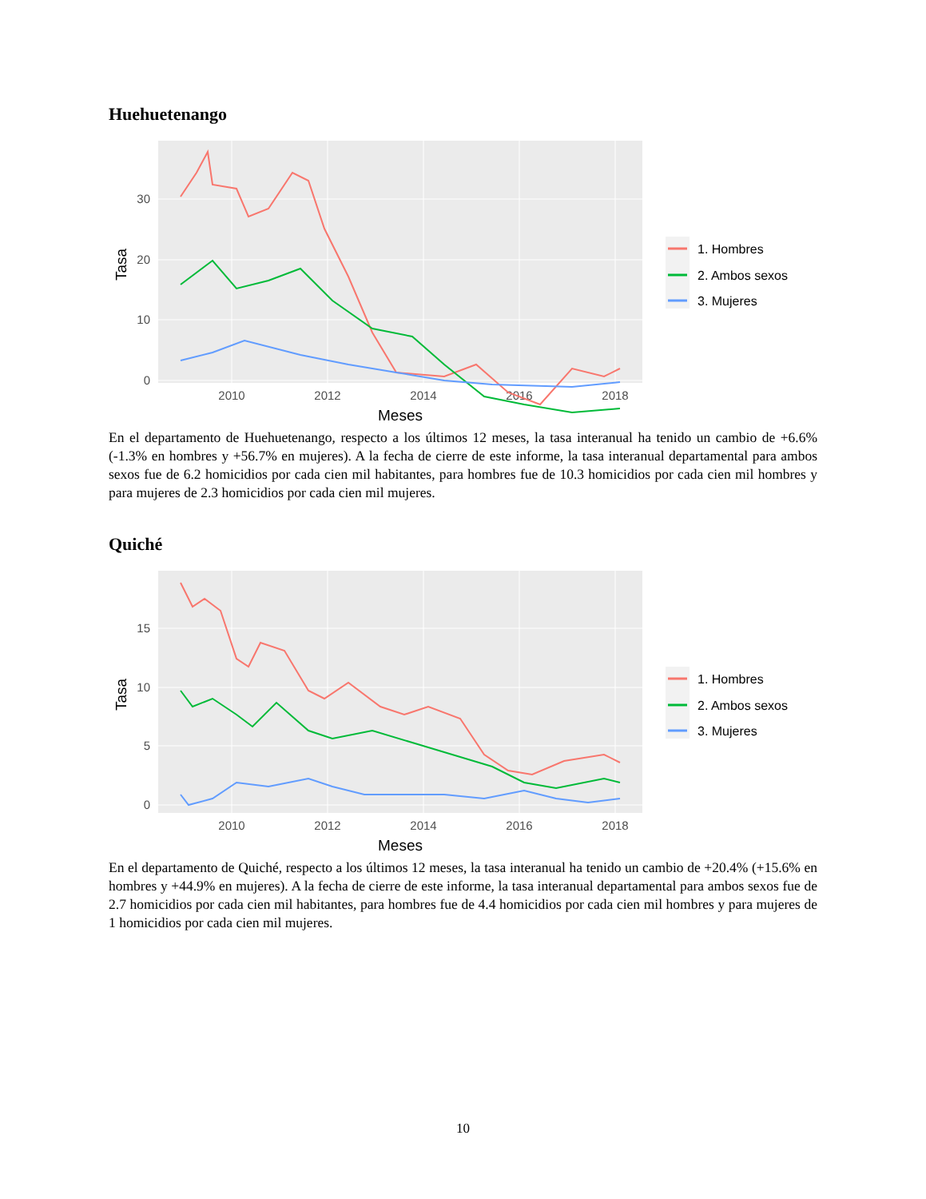Huehuetenango
30
20
10
0
2010
2012
2014
2016
2018
Meses
Tasa
1. Hombres
2. Ambos sexos
3. Mujeres
En el departamento de Huehuetenango, respecto a los últimos 12 meses, la tasa interanual ha tenido un cambio de +6.6% (-1.3% en hombres y +56.7% en mujeres). A la fecha de cierre de este informe, la tasa interanual departamental para ambos sexos fue de 6.2 homicidios por cada cien mil habitantes, para hombres fue de 10.3 homicidios por cada cien mil hombres y para mujeres de 2.3 homicidios por cada cien mil mujeres.
Quiché
15
10
5
0
2010
2012
2014
2016
2018
Meses
Tasa
1. Hombres
2. Ambos sexos
3. Mujeres
En el departamento de Quiché, respecto a los últimos 12 meses, la tasa interanual ha tenido un cambio de +20.4% (+15.6% en hombres y +44.9% en mujeres). A la fecha de cierre de este informe, la tasa interanual departamental para ambos sexos fue de 2.7 homicidios por cada cien mil habitantes, para hombres fue de 4.4 homicidios por cada cien mil hombres y para mujeres de 1 homicidios por cada cien mil mujeres.
10